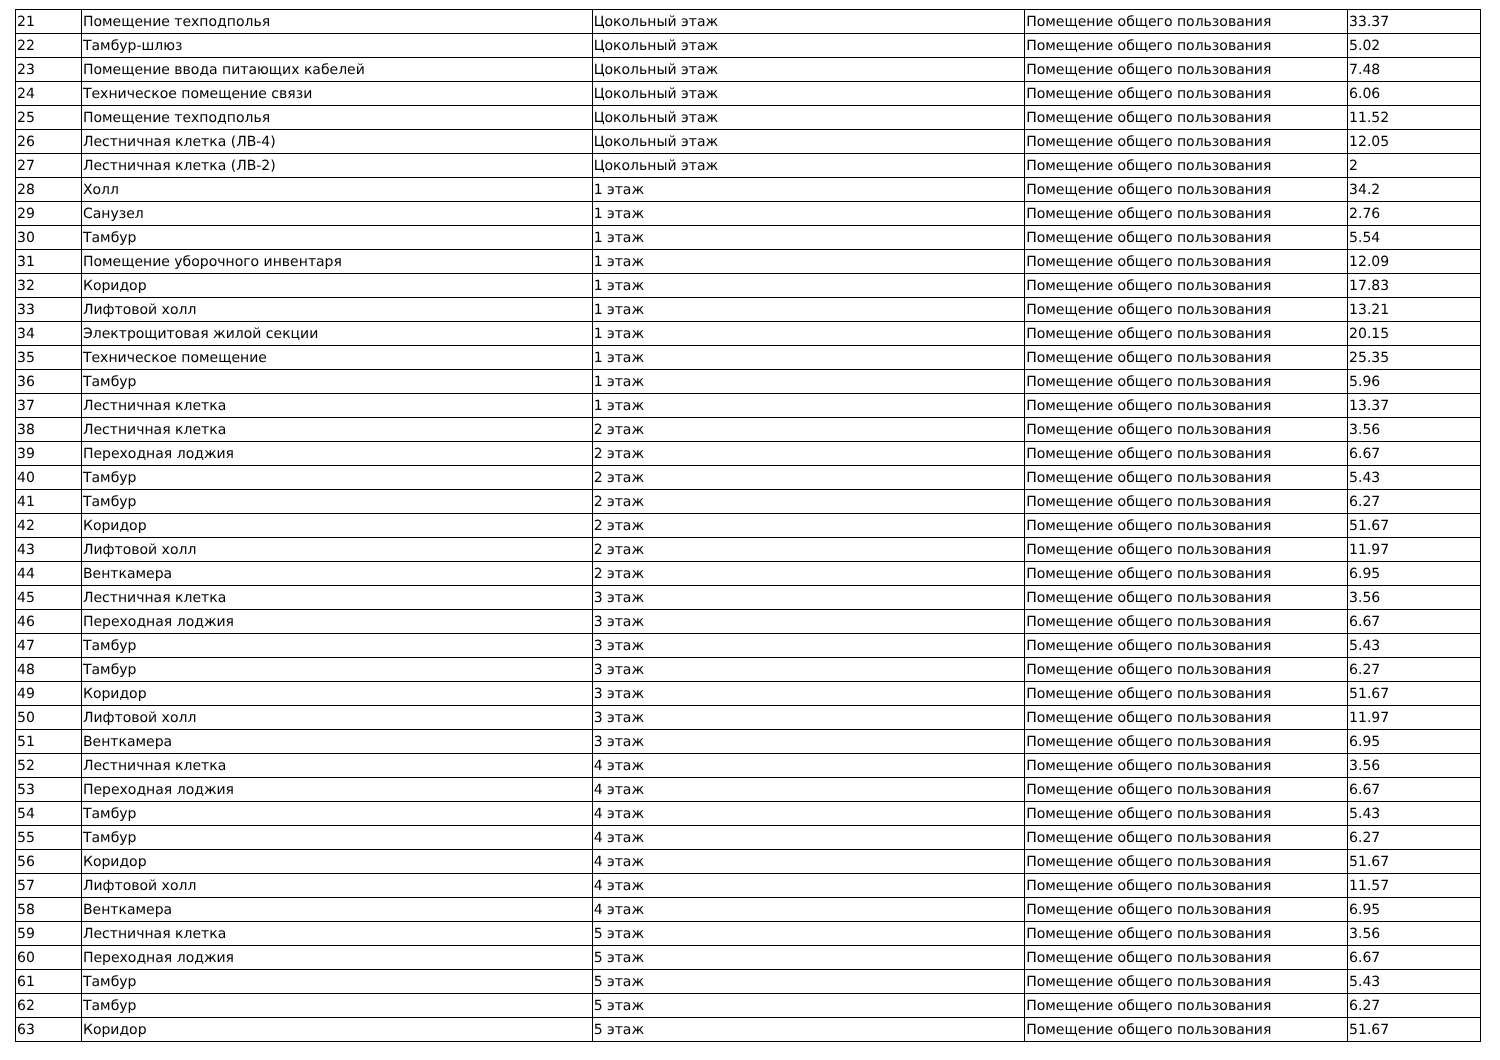| 21 | Помещение техподполья | Цокольный этаж | Помещение общего пользования | 33.37 |
| 22 | Тамбур-шлюз | Цокольный этаж | Помещение общего пользования | 5.02 |
| 23 | Помещение ввода питающих кабелей | Цокольный этаж | Помещение общего пользования | 7.48 |
| 24 | Техническое помещение связи | Цокольный этаж | Помещение общего пользования | 6.06 |
| 25 | Помещение техподполья | Цокольный этаж | Помещение общего пользования | 11.52 |
| 26 | Лестничная клетка (ЛВ-4) | Цокольный этаж | Помещение общего пользования | 12.05 |
| 27 | Лестничная клетка (ЛВ-2) | Цокольный этаж | Помещение общего пользования | 2 |
| 28 | Холл | 1 этаж | Помещение общего пользования | 34.2 |
| 29 | Санузел | 1 этаж | Помещение общего пользования | 2.76 |
| 30 | Тамбур | 1 этаж | Помещение общего пользования | 5.54 |
| 31 | Помещение уборочного инвентаря | 1 этаж | Помещение общего пользования | 12.09 |
| 32 | Коридор | 1 этаж | Помещение общего пользования | 17.83 |
| 33 | Лифтовой холл | 1 этаж | Помещение общего пользования | 13.21 |
| 34 | Электрощитовая жилой секции | 1 этаж | Помещение общего пользования | 20.15 |
| 35 | Техническое помещение | 1 этаж | Помещение общего пользования | 25.35 |
| 36 | Тамбур | 1 этаж | Помещение общего пользования | 5.96 |
| 37 | Лестничная клетка | 1 этаж | Помещение общего пользования | 13.37 |
| 38 | Лестничная клетка | 2 этаж | Помещение общего пользования | 3.56 |
| 39 | Переходная лоджия | 2 этаж | Помещение общего пользования | 6.67 |
| 40 | Тамбур | 2 этаж | Помещение общего пользования | 5.43 |
| 41 | Тамбур | 2 этаж | Помещение общего пользования | 6.27 |
| 42 | Коридор | 2 этаж | Помещение общего пользования | 51.67 |
| 43 | Лифтовой холл | 2 этаж | Помещение общего пользования | 11.97 |
| 44 | Венткамера | 2 этаж | Помещение общего пользования | 6.95 |
| 45 | Лестничная клетка | 3 этаж | Помещение общего пользования | 3.56 |
| 46 | Переходная лоджия | 3 этаж | Помещение общего пользования | 6.67 |
| 47 | Тамбур | 3 этаж | Помещение общего пользования | 5.43 |
| 48 | Тамбур | 3 этаж | Помещение общего пользования | 6.27 |
| 49 | Коридор | 3 этаж | Помещение общего пользования | 51.67 |
| 50 | Лифтовой холл | 3 этаж | Помещение общего пользования | 11.97 |
| 51 | Венткамера | 3 этаж | Помещение общего пользования | 6.95 |
| 52 | Лестничная клетка | 4 этаж | Помещение общего пользования | 3.56 |
| 53 | Переходная лоджия | 4 этаж | Помещение общего пользования | 6.67 |
| 54 | Тамбур | 4 этаж | Помещение общего пользования | 5.43 |
| 55 | Тамбур | 4 этаж | Помещение общего пользования | 6.27 |
| 56 | Коридор | 4 этаж | Помещение общего пользования | 51.67 |
| 57 | Лифтовой холл | 4 этаж | Помещение общего пользования | 11.57 |
| 58 | Венткамера | 4 этаж | Помещение общего пользования | 6.95 |
| 59 | Лестничная клетка | 5 этаж | Помещение общего пользования | 3.56 |
| 60 | Переходная лоджия | 5 этаж | Помещение общего пользования | 6.67 |
| 61 | Тамбур | 5 этаж | Помещение общего пользования | 5.43 |
| 62 | Тамбур | 5 этаж | Помещение общего пользования | 6.27 |
| 63 | Коридор | 5 этаж | Помещение общего пользования | 51.67 |